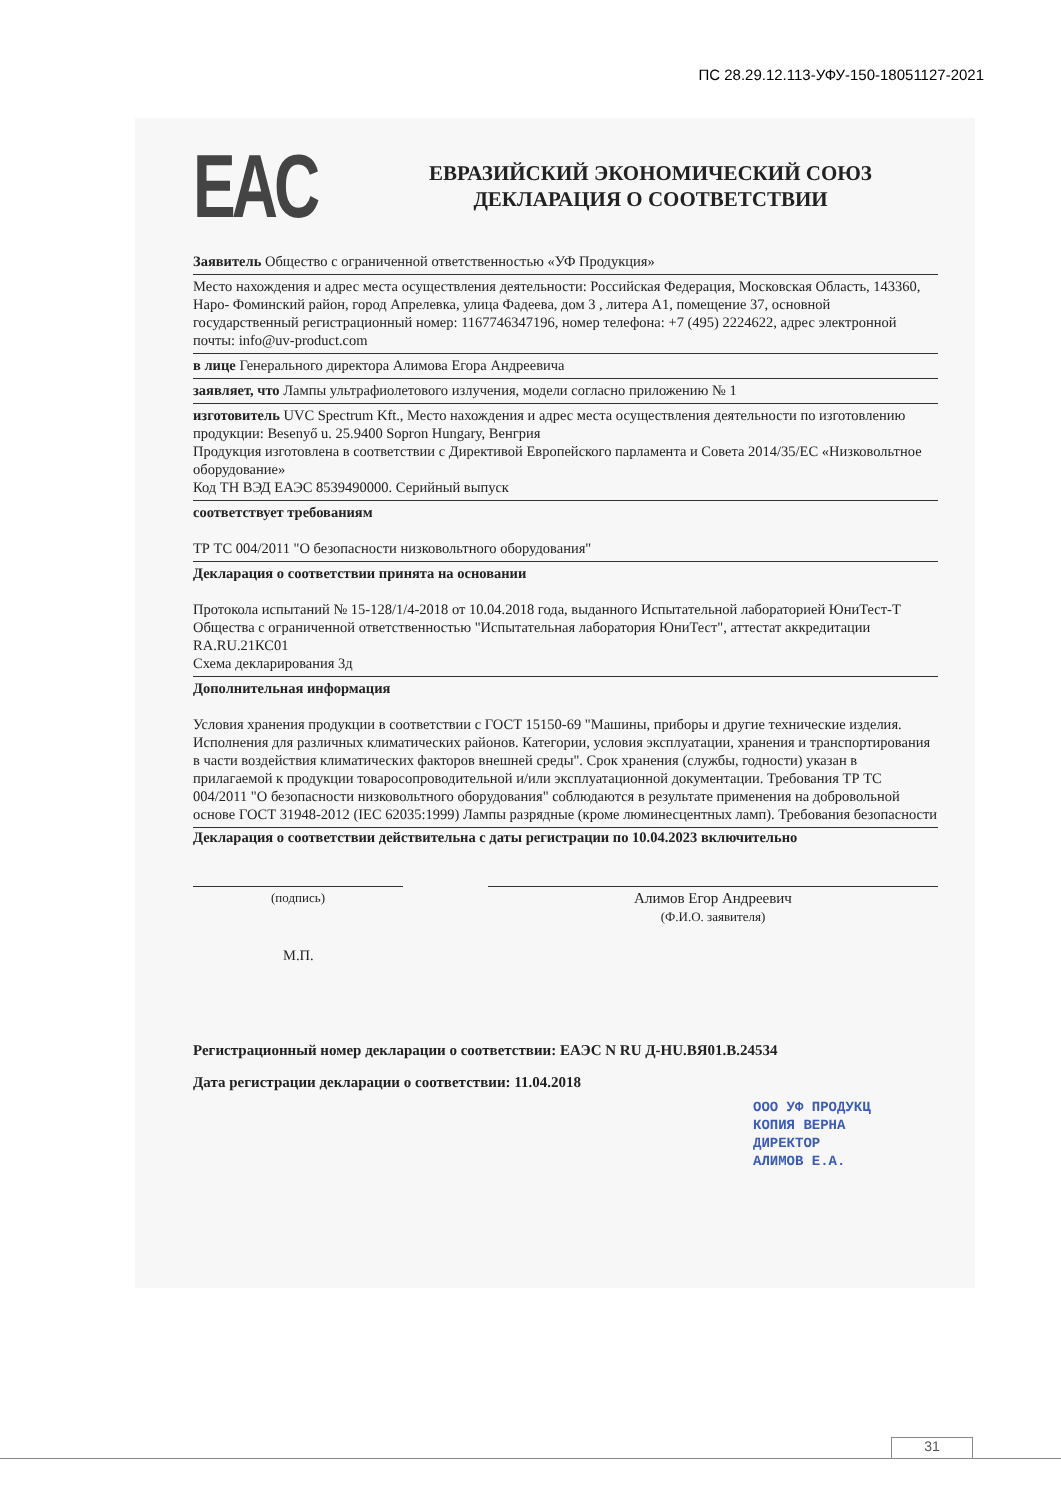ПС 28.29.12.113-УФУ-150-18051127-2021
EAC
ЕВРАЗИЙСКИЙ ЭКОНОМИЧЕСКИЙ СОЮЗ
ДЕКЛАРАЦИЯ О СООТВЕТСТВИИ
Заявитель Общество с ограниченной ответственностью «УФ Продукция»
Место нахождения и адрес места осуществления деятельности: Российская Федерация, Московская Область, 143360, Наро- Фоминский район, город Апрелевка, улица Фадеева, дом 3 , литера А1, помещение 37, основной государственный регистрационный номер: 1167746347196, номер телефона: +7 (495) 2224622, адрес электронной почты: info@uv-product.com
в лице Генерального директора Алимова Егора Андреевича
заявляет, что Лампы ультрафиолетового излучения, модели согласно приложению № 1
изготовитель UVC Spectrum Kft., Место нахождения и адрес места осуществления деятельности по изготовлению продукции: Besenyő u. 25.9400 Sopron Hungary, Венгрия
Продукция изготовлена в соответствии с Директивой Европейского парламента и Совета 2014/35/ЕС «Низковольтное оборудование»
Код ТН ВЭД ЕАЭС 8539490000. Серийный выпуск
соответствует требованиям
ТР ТС 004/2011 "О безопасности низковольтного оборудования"
Декларация о соответствии принята на основании
Протокола испытаний № 15-128/1/4-2018 от 10.04.2018 года, выданного Испытательной лабораторией ЮниТест-Т Общества с ограниченной ответственностью "Испытательная лаборатория ЮниТест", аттестат аккредитации RA.RU.21КС01
Схема декларирования 3д
Дополнительная информация
Условия хранения продукции в соответствии с ГОСТ 15150-69 "Машины, приборы и другие технические изделия. Исполнения для различных климатических районов. Категории, условия эксплуатации, хранения и транспортирования в части воздействия климатических факторов внешней среды". Срок хранения (службы, годности) указан в прилагаемой к продукции товаросопроводительной и/или эксплуатационной документации. Требования ТР ТС 004/2011 "О безопасности низковольтного оборудования" соблюдаются в результате применения на добровольной основе ГОСТ 31948-2012 (IEC 62035:1999) Лампы разрядные (кроме люминесцентных ламп). Требования безопасности
Декларация о соответствии действительна с даты регистрации по 10.04.2023 включительно
(подпись)
Алимов Егор Андреевич
(Ф.И.О. заявителя)
М.П.
Регистрационный номер декларации о соответствии: ЕАЭС N RU Д-HU.BЯ01.B.24534
Дата регистрации декларации о соответствии: 11.04.2018
ООО УФ ПРОДУКЦ
КОПИЯ ВЕРНА
ДИРЕКТОР
АЛИМОВ Е.А.
31